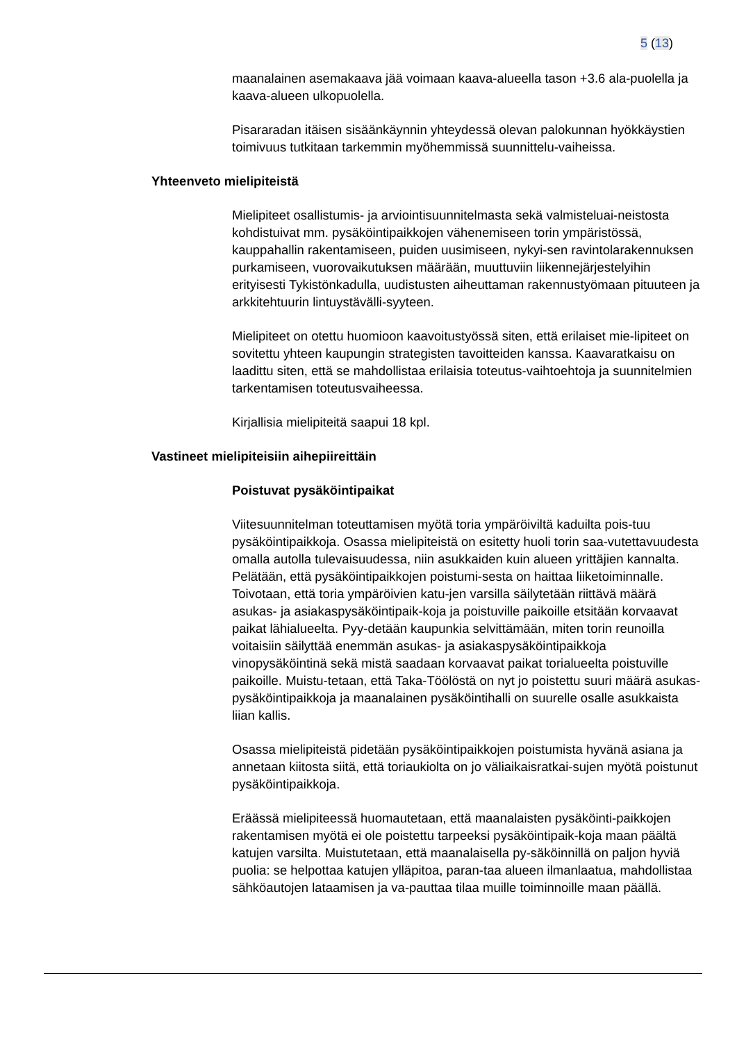5 (13)
maanalainen asemakaava jää voimaan kaava-alueella tason +3.6 ala-puolella ja kaava-alueen ulkopuolella.
Pisararadan itäisen sisäänkäynnin yhteydessä olevan palokunnan hyökkäystien toimivuus tutkitaan tarkemmin myöhemmissä suunnittelu-vaiheissa.
Yhteenveto mielipiteistä
Mielipiteet osallistumis- ja arviointisuunnitelmasta sekä valmisteluai-neistosta kohdistuivat mm. pysäköintipaikkojen vähenemiseen torin ympäristössä, kauppahallin rakentamiseen, puiden uusimiseen, nykyi-sen ravintolarakennuksen purkamiseen, vuorovaikutuksen määrään, muuttuviin liikennejärjestelyihin erityisesti Tykistönkadulla, uudistusten aiheuttaman rakennustyömaan pituuteen ja arkkitehtuurin lintuystävälli-syyteen.
Mielipiteet on otettu huomioon kaavoitustyössä siten, että erilaiset mie-lipiteet on sovitettu yhteen kaupungin strategisten tavoitteiden kanssa. Kaavaratkaisu on laadittu siten, että se mahdollistaa erilaisia toteutus-vaihtoehtoja ja suunnitelmien tarkentamisen toteutusvaiheessa.
Kirjallisia mielipiteitä saapui 18 kpl.
Vastineet mielipiteisiin aihepiireittäin
Poistuvat pysäköintipaikat
Viitesuunnitelman toteuttamisen myötä toria ympäröiviltä kaduilta pois-tuu pysäköintipaikkoja. Osassa mielipiteistä on esitetty huoli torin saa-vutettavuudesta omalla autolla tulevaisuudessa, niin asukkaiden kuin alueen yrittäjien kannalta. Pelätään, että pysäköintipaikkojen poistumi-sesta on haittaa liiketoiminnalle. Toivotaan, että toria ympäröivien katu-jen varsilla säilytetään riittävä määrä asukas- ja asiakaspysäköintipaik-koja ja poistuville paikoille etsitään korvaavat paikat lähialueelta. Pyy-detään kaupunkia selvittämään, miten torin reunoilla voitaisiin säilyttää enemmän asukas- ja asiakaspysäköintipaikkoja vinopysäköintinä sekä mistä saadaan korvaavat paikat torialueelta poistuville paikoille. Muistu-tetaan, että Taka-Töölöstä on nyt jo poistettu suuri määrä asukas-pysäköintipaikkoja ja maanalainen pysäköintihalli on suurelle osalle asukkaista liian kallis.
Osassa mielipiteistä pidetään pysäköintipaikkojen poistumista hyvänä asiana ja annetaan kiitosta siitä, että toriaukiolta on jo väliaikaisratkai-sujen myötä poistunut pysäköintipaikkoja.
Eräässä mielipiteessä huomautetaan, että maanalaisten pysäköinti-paikkojen rakentamisen myötä ei ole poistettu tarpeeksi pysäköintipaik-koja maan päältä katujen varsilta. Muistutetaan, että maanalaisella py-säköinnillä on paljon hyviä puolia: se helpottaa katujen ylläpitoa, paran-taa alueen ilmanlaatua, mahdollistaa sähköautojen lataamisen ja va-pauttaa tilaa muille toiminnoille maan päällä.